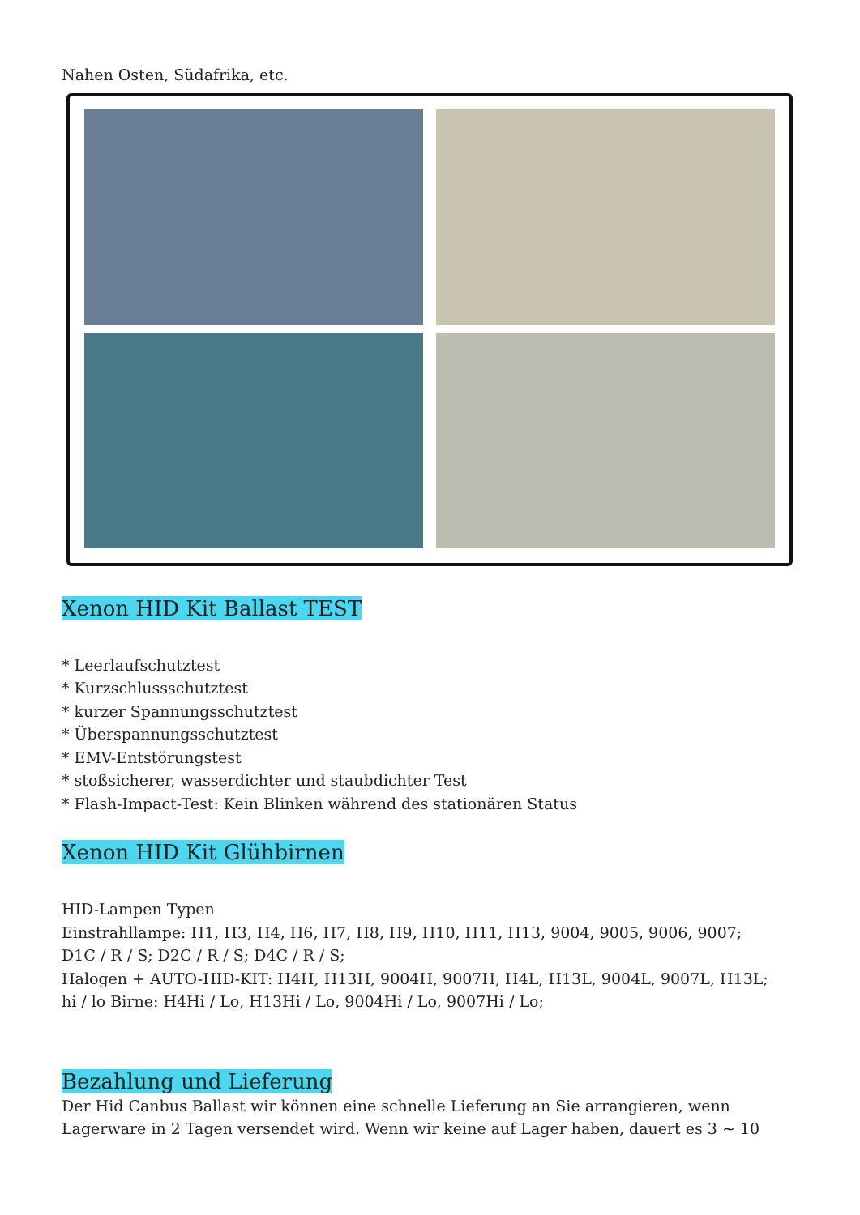Nahen Osten, Südafrika, etc.
Xenon HID Kit Ballast TEST
* Leerlaufschutztest
* Kurzschlussschutztest
* kurzer Spannungsschutztest
* Überspannungsschutztest
* EMV-Entstörungstest
* stoßsicherer, wasserdichter und staubdichter Test
* Flash-Impact-Test: Kein Blinken während des stationären Status
Xenon HID Kit Glühbirnen
HID-Lampen Typen
Einstrahllampe: H1, H3, H4, H6, H7, H8, H9, H10, H11, H13, 9004, 9005, 9006, 9007;
D1C / R / S; D2C / R / S; D4C / R / S;
Halogen + AUTO-HID-KIT: H4H, H13H, 9004H, 9007H, H4L, H13L, 9004L, 9007L, H13L;
hi / lo Birne: H4Hi / Lo, H13Hi / Lo, 9004Hi / Lo, 9007Hi / Lo;
Bezahlung und Lieferung
Der Hid Canbus Ballast wir können eine schnelle Lieferung an Sie arrangieren, wenn Lagerware in 2 Tagen versendet wird. Wenn wir keine auf Lager haben, dauert es 3 ~ 10